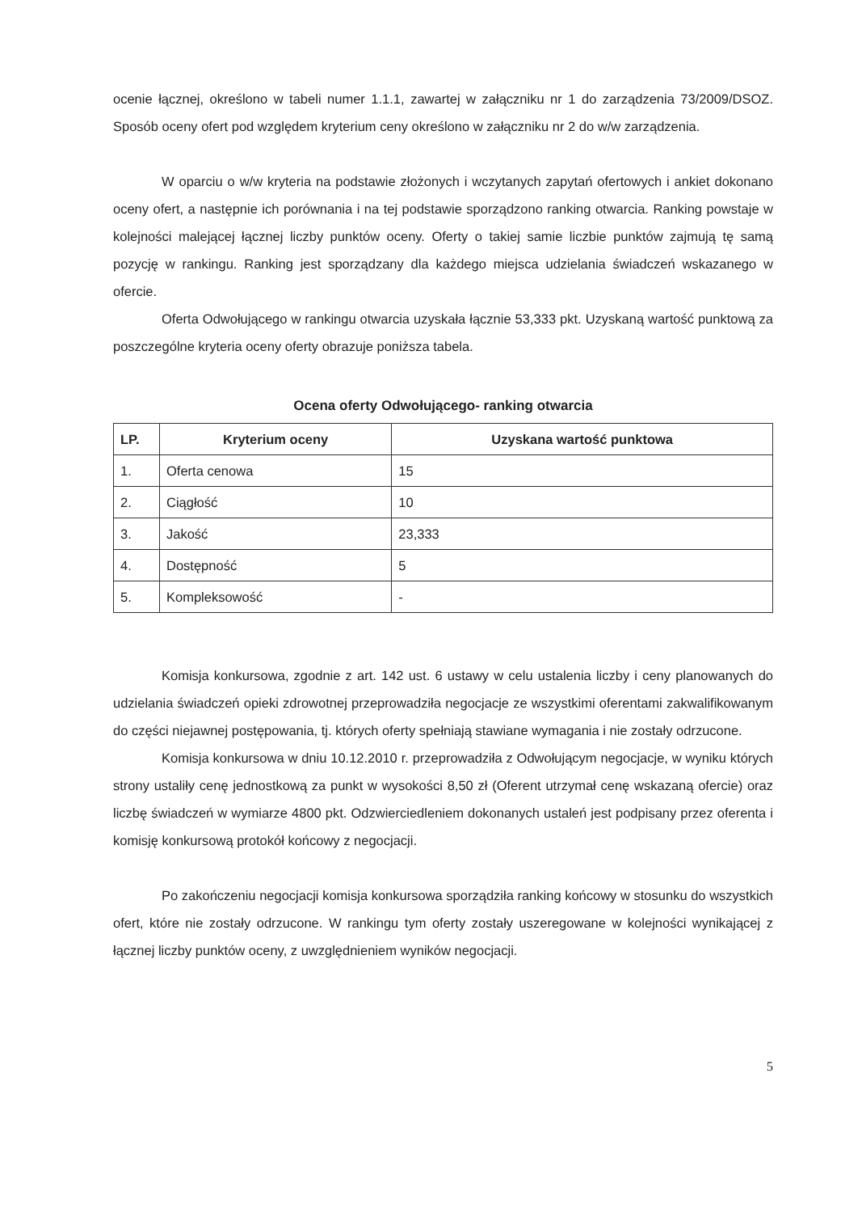ocenie łącznej, określono w tabeli numer 1.1.1, zawartej w załączniku nr 1 do zarządzenia 73/2009/DSOZ. Sposób oceny ofert pod względem kryterium ceny określono w załączniku nr 2 do w/w zarządzenia.
W oparciu o w/w kryteria na podstawie złożonych i wczytanych zapytań ofertowych i ankiet dokonano oceny ofert, a następnie ich porównania i na tej podstawie sporządzono ranking otwarcia. Ranking powstaje w kolejności malejącej łącznej liczby punktów oceny. Oferty o takiej samie liczbie punktów zajmują tę samą pozycję w rankingu. Ranking jest sporządzany dla każdego miejsca udzielania świadczeń wskazanego w ofercie.
Oferta Odwołującego w rankingu otwarcia uzyskała łącznie 53,333 pkt. Uzyskaną wartość punktową za poszczególne kryteria oceny oferty obrazuje poniższa tabela.
Ocena oferty Odwołującego- ranking otwarcia
| LP. | Kryterium oceny | Uzyskana wartość punktowa |
| --- | --- | --- |
| 1. | Oferta cenowa | 15 |
| 2. | Ciągłość | 10 |
| 3. | Jakość | 23,333 |
| 4. | Dostępność | 5 |
| 5. | Kompleksowość | - |
Komisja konkursowa, zgodnie z art. 142 ust. 6 ustawy w celu ustalenia liczby i ceny planowanych do udzielania świadczeń opieki zdrowotnej przeprowadziła negocjacje ze wszystkimi oferentami zakwalifikowanym do części niejawnej postępowania, tj. których oferty spełniają stawiane wymagania i nie zostały odrzucone.
Komisja konkursowa w dniu 10.12.2010 r. przeprowadziła z Odwołującym negocjacje, w wyniku których strony ustaliły cenę jednostkową za punkt w wysokości 8,50 zł (Oferent utrzymał cenę wskazaną ofercie) oraz liczbę świadczeń w wymiarze 4800 pkt. Odzwierciedleniem dokonanych ustaleń jest podpisany przez oferenta i komisję konkursową protokół końcowy z negocjacji.
Po zakończeniu negocjacji komisja konkursowa sporządziła ranking końcowy w stosunku do wszystkich ofert, które nie zostały odrzucone. W rankingu tym oferty zostały uszeregowane w kolejności wynikającej z łącznej liczby punktów oceny, z uwzględnieniem wyników negocjacji.
5